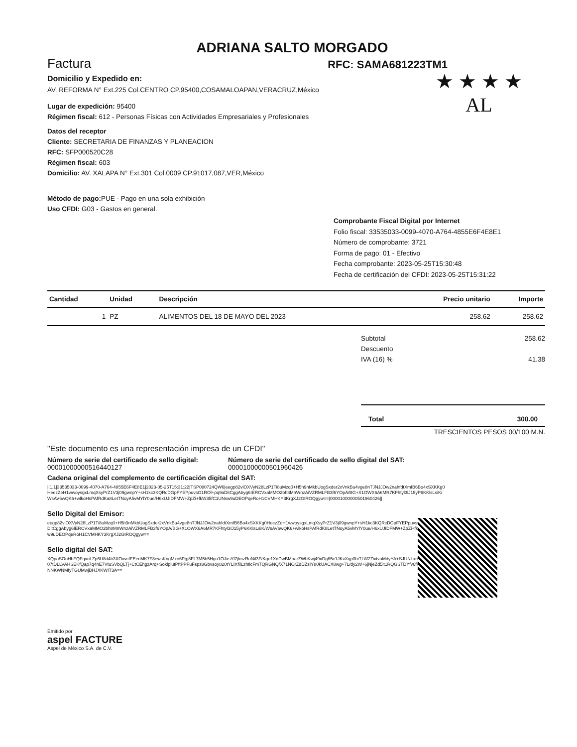ADRIANA SALTO MORGADO
Factura RFC: SAMA681223TM1
★ ★ ★ ★
AL
Domicilio y Expedido en:
AV. REFORMA N° Ext.225 Col.CENTRO CP.95400,COSAMALOAPAN,VERACRUZ,México
Lugar de expedición: 95400
Régimen fiscal: 612 - Personas Físicas con Actividades Empresariales y Profesionales
Datos del receptor
Cliente: SECRETARIA DE FINANZAS Y PLANEACION
RFC: SFP000520C28
Régimen fiscal: 603
Domicilio: AV. XALAPA N° Ext.301 Col.0009 CP.91017,087,VER,México
Método de pago: PUE - Pago en una sola exhibición
Uso CFDI: G03 - Gastos en general.
Comprobante Fiscal Digital por Internet
Folio fiscal: 33535033-0099-4070-A764-4855E6F4E8E1
Número de comprobante: 3721
Forma de pago: 01 - Efectivo
Fecha comprobante: 2023-05-25T15:30:48
Fecha de certificación del CFDI: 2023-05-25T15:31:22
| Cantidad | Unidad | Descripción | Precio unitario | Importe |
| --- | --- | --- | --- | --- |
| 1 | PZ | ALIMENTOS DEL 18 DE MAYO DEL 2023 | 258.62 | 258.62 |
Subtotal 258.62
Descuento
IVA (16) % 41.38
Total 300.00
TRESCIENTOS PESOS 00/100 M.N.
"Este documento es una representación impresa de un CFDI"
Número de serie del certificado de sello digital:
00001000000516440127
Número de serie del certificado de sello digital del SAT:
00001000000501960426
Cadena original del complemento de certificación digital del SAT:
||1.1|33535033-0099-4070-A764-4855E6F4E8E1|2023-05-25T15:31:22|TSP080724QW6|eegp82vlOXVyN28LzP1Ti8uMzq0+H5h9nMkbUogSxder2xVnkBu4vge8nTJNJJOw2nahfdtXmfB6Bo4xSXKKg0HeezZeH1wwoysgxLmqXsyPrZ1V3j09gwnpY+sH1kc3KQRcDGpFYEPpuvsO1ROl+pq9aDitCggAbyg6IERCVxaMMO2bh8MnWnzAiVZRMLFB3f6YOpA/BG+X1OWX6A6MR7KFhtyl3lJ15yP6KKlsLsiK/WsAV6wQK6+wlkoHsPAfRdKa8LetTNoyA5vMYlY0ue/H6xUJIDFMW+ZpZi+fkW35fC1UNsw9uDEOPqeRoH1CVMHKY3KrgXJ2GtROQgyw==|00001000000501960426||
Sello Digital del Emisor:
eegp82vlOXVyN28LzP1Ti8uMzq0+H5h9nMkbUogSxder2xVnkBu4vge8nTJNJJOw2nahfdtXmfB6Bo4xSXKKg0HeezZeH1wwoysgxLmqXsyPrZ1V3j09gwnpY+sH1kc3KQRcDGpFYEPpuvsO1ROl+pq9aDitCggAbyg6IERCVxaMMO2bh8MnWnzAiVZRMLFB3f6YOpA/BG+X1OWX6A6MR7KFhtyl3lJ15yP6KKlsLsiK/WsAV6wQK6+wlkoHsPAfRdK8LetTNoyA5vMYlY0ue/H6xUJIDFMW+ZpZi+fkW35fC1UNsw9uDEOPqeRoH1CVMHKY3KrgXJ2GtROQgyw==
Sello digital del SAT:
XQpoSOnHhFQFqvuLZp6U8d4b3XOxvcfFEecMK7F8ewsKngMxo6Pgj8FL7M5b5Hgu1OJxsYl7jlmzRoNil3F/Kgo1XdDwBMoarZWbKwj49xDg85c1JKvXqp0biTLWZDxtvuMdyYA+SJUNLxmOJCetb42wu07tDLLVAHSEKfQap7q4nE7VtuSVbQLTj+CtCEhgzArq+SoklplutPftPPFuFspz8Gbvsoy820tYLIXfilLzhtlcFmTQRGNQ/X71NOrZdDZzIY80kUACX8wg+7L/dy2W+6jNjeZd5it1RQGSTDYfv6fKd31J9PbmNNNKWNMfyTGUMwjBHJXKWIT3A==
Emitido por
aspel FACTURE
Aspel de México S.A. de C.V.